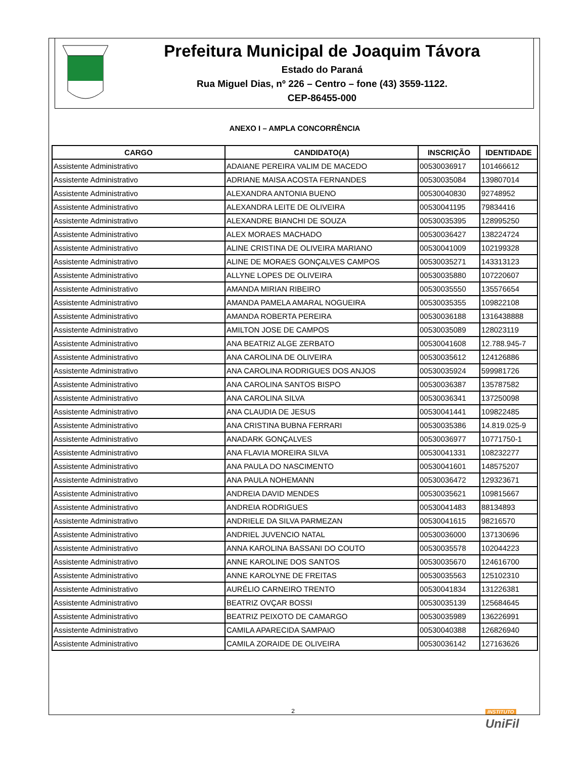Prefeitura Municipal de Joaquim Távora
Estado do Paraná
Rua Miguel Dias, nº 226 – Centro – fone (43) 3559-1122.
CEP-86455-000
ANEXO I – AMPLA CONCORRÊNCIA
| CARGO | CANDIDATO(A) | INSCRIÇÃO | IDENTIDADE |
| --- | --- | --- | --- |
| Assistente Administrativo | ADAIANE PEREIRA VALIM DE MACEDO | 00530036917 | 101466612 |
| Assistente Administrativo | ADRIANE MAISA ACOSTA FERNANDES | 00530035084 | 139807014 |
| Assistente Administrativo | ALEXANDRA ANTONIA BUENO | 00530040830 | 92748952 |
| Assistente Administrativo | ALEXANDRA LEITE DE OLIVEIRA | 00530041195 | 79834416 |
| Assistente Administrativo | ALEXANDRE BIANCHI DE SOUZA | 00530035395 | 128995250 |
| Assistente Administrativo | ALEX MORAES MACHADO | 00530036427 | 138224724 |
| Assistente Administrativo | ALINE CRISTINA DE OLIVEIRA MARIANO | 00530041009 | 102199328 |
| Assistente Administrativo | ALINE DE MORAES GONÇALVES CAMPOS | 00530035271 | 143313123 |
| Assistente Administrativo | ALLYNE LOPES DE OLIVEIRA | 00530035880 | 107220607 |
| Assistente Administrativo | AMANDA MIRIAN RIBEIRO | 00530035550 | 135576654 |
| Assistente Administrativo | AMANDA PAMELA AMARAL NOGUEIRA | 00530035355 | 109822108 |
| Assistente Administrativo | AMANDA ROBERTA PEREIRA | 00530036188 | 1316438888 |
| Assistente Administrativo | AMILTON JOSE DE CAMPOS | 00530035089 | 128023119 |
| Assistente Administrativo | ANA BEATRIZ ALGE ZERBATO | 00530041608 | 12.788.945-7 |
| Assistente Administrativo | ANA CAROLINA DE OLIVEIRA | 00530035612 | 124126886 |
| Assistente Administrativo | ANA CAROLINA RODRIGUES DOS ANJOS | 00530035924 | 599981726 |
| Assistente Administrativo | ANA CAROLINA SANTOS BISPO | 00530036387 | 135787582 |
| Assistente Administrativo | ANA CAROLINA SILVA | 00530036341 | 137250098 |
| Assistente Administrativo | ANA CLAUDIA DE JESUS | 00530041441 | 109822485 |
| Assistente Administrativo | ANA CRISTINA BUBNA FERRARI | 00530035386 | 14.819.025-9 |
| Assistente Administrativo | ANADARK GONÇALVES | 00530036977 | 10771750-1 |
| Assistente Administrativo | ANA FLAVIA MOREIRA SILVA | 00530041331 | 108232277 |
| Assistente Administrativo | ANA PAULA DO NASCIMENTO | 00530041601 | 148575207 |
| Assistente Administrativo | ANA PAULA NOHEMANN | 00530036472 | 129323671 |
| Assistente Administrativo | ANDREIA DAVID MENDES | 00530035621 | 109815667 |
| Assistente Administrativo | ANDREIA RODRIGUES | 00530041483 | 88134893 |
| Assistente Administrativo | ANDRIELE DA SILVA PARMEZAN | 00530041615 | 98216570 |
| Assistente Administrativo | ANDRIEL JUVENCIO NATAL | 00530036000 | 137130696 |
| Assistente Administrativo | ANNA KAROLINA BASSANI DO COUTO | 00530035578 | 102044223 |
| Assistente Administrativo | ANNE KAROLINE DOS SANTOS | 00530035670 | 124616700 |
| Assistente Administrativo | ANNE KAROLYNE DE FREITAS | 00530035563 | 125102310 |
| Assistente Administrativo | AURÉLIO CARNEIRO TRENTO | 00530041834 | 131226381 |
| Assistente Administrativo | BEATRIZ OVÇAR BOSSI | 00530035139 | 125684645 |
| Assistente Administrativo | BEATRIZ PEIXOTO DE CAMARGO | 00530035989 | 136226991 |
| Assistente Administrativo | CAMILA APARECIDA SAMPAIO | 00530040388 | 126826940 |
| Assistente Administrativo | CAMILA ZORAIDE DE OLIVEIRA | 00530036142 | 127163626 |
2
INSTITUTO
UniFil